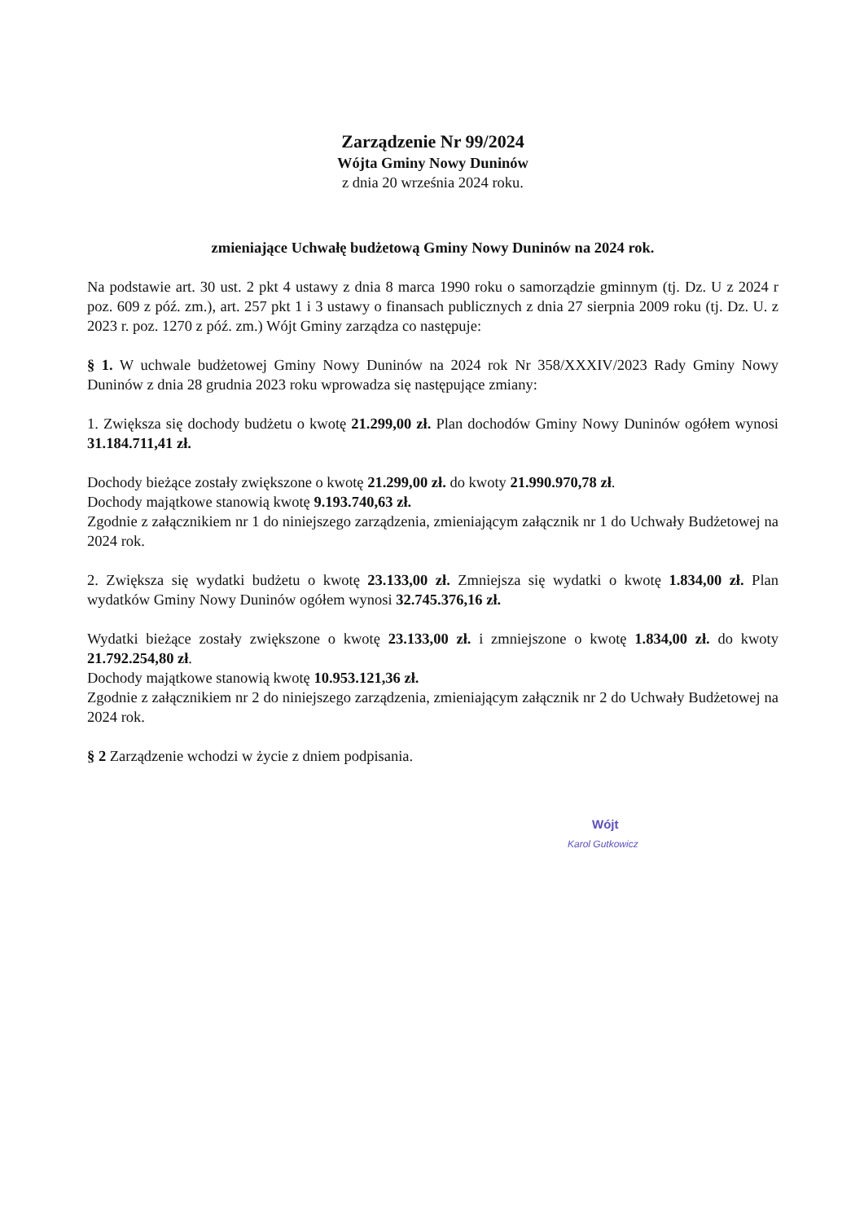Zarządzenie Nr 99/2024
Wójta Gminy Nowy Duninów
z dnia 20 września 2024 roku.
zmieniające Uchwałę budżetową Gminy Nowy Duninów na 2024 rok.
Na podstawie art. 30 ust. 2 pkt 4 ustawy z dnia 8 marca 1990 roku o samorządzie gminnym (tj. Dz. U z 2024 r poz. 609 z póź. zm.), art. 257 pkt 1 i 3 ustawy o finansach publicznych z dnia 27 sierpnia 2009 roku (tj. Dz. U. z 2023 r. poz. 1270 z póź. zm.) Wójt Gminy zarządza co następuje:
§ 1. W uchwale budżetowej Gminy Nowy Duninów na 2024 rok Nr 358/XXXIV/2023 Rady Gminy Nowy Duninów z dnia 28 grudnia 2023 roku wprowadza się następujące zmiany:
1. Zwiększa się dochody budżetu o kwotę 21.299,00 zł. Plan dochodów Gminy Nowy Duninów ogółem wynosi 31.184.711,41 zł.
Dochody bieżące zostały zwiększone o kwotę 21.299,00 zł. do kwoty 21.990.970,78 zł.
Dochody majątkowe stanowią kwotę 9.193.740,63 zł.
Zgodnie z załącznikiem nr 1 do niniejszego zarządzenia, zmieniającym załącznik nr 1 do Uchwały Budżetowej na 2024 rok.
2. Zwiększa się wydatki budżetu o kwotę 23.133,00 zł. Zmniejsza się wydatki o kwotę 1.834,00 zł. Plan wydatków Gminy Nowy Duninów ogółem wynosi 32.745.376,16 zł.
Wydatki bieżące zostały zwiększone o kwotę 23.133,00 zł. i zmniejszone o kwotę 1.834,00 zł. do kwoty 21.792.254,80 zł.
Dochody majątkowe stanowią kwotę 10.953.121,36 zł.
Zgodnie z załącznikiem nr 2 do niniejszego zarządzenia, zmieniającym załącznik nr 2 do Uchwały Budżetowej na 2024 rok.
§ 2 Zarządzenie wchodzi w życie z dniem podpisania.
Wójt
Karol Gutkowicz